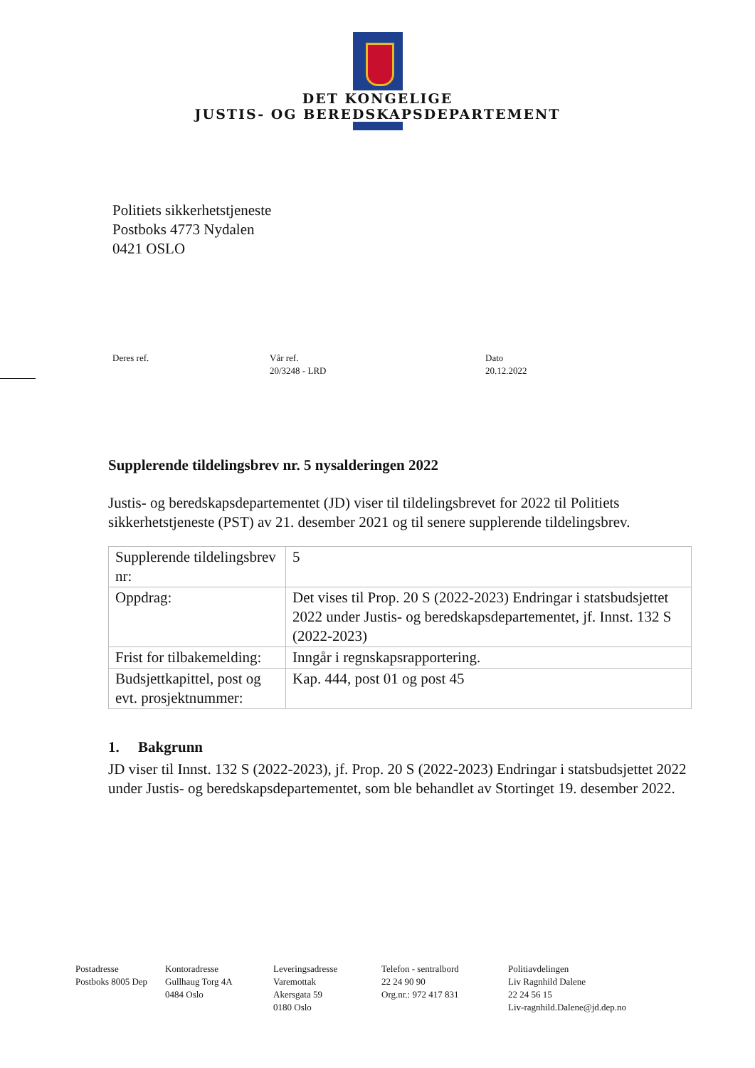DET KONGELIGE
JUSTIS- OG BEREDSKAPSDEPARTEMENT
Politiets sikkerhetstjeneste
Postboks 4773 Nydalen
0421 OSLO
Deres ref. Vår ref.
20/3248 - LRD
Dato
20.12.2022
Supplerende tildelingsbrev nr. 5 nysalderingen 2022
Justis- og beredskapsdepartementet (JD) viser til tildelingsbrevet for 2022 til Politiets sikkerhetstjeneste (PST) av 21. desember 2021 og til senere supplerende tildelingsbrev.
| Supplerende tildelingsbrev nr: | 5 |
| Oppdrag: | Det vises til Prop. 20 S (2022-2023) Endringar i statsbudsjettet 2022 under Justis- og beredskapsdepartementet, jf. Innst. 132 S (2022-2023) |
| Frist for tilbakemelding: | Inngår i regnskapsrapportering. |
| Budsjettkapittel, post og evt. prosjektnummer: | Kap. 444, post 01 og post 45 |
1. Bakgrunn
JD viser til Innst. 132 S (2022-2023), jf. Prop. 20 S (2022-2023) Endringar i statsbudsjettet 2022 under Justis- og beredskapsdepartementet, som ble behandlet av Stortinget 19. desember 2022.
Postadresse
Postboks 8005 Dep
Kontoradresse
Gullhaug Torg 4A
0484 Oslo
Leveringsadresse
Varemottak
Akersgata 59
0180 Oslo
Telefon - sentralbord
22 24 90 90
Org.nr.: 972 417 831
Politiavdelingen
Liv Ragnhild Dalene
22 24 56 15
Liv-ragnhild.Dalene@jd.dep.no